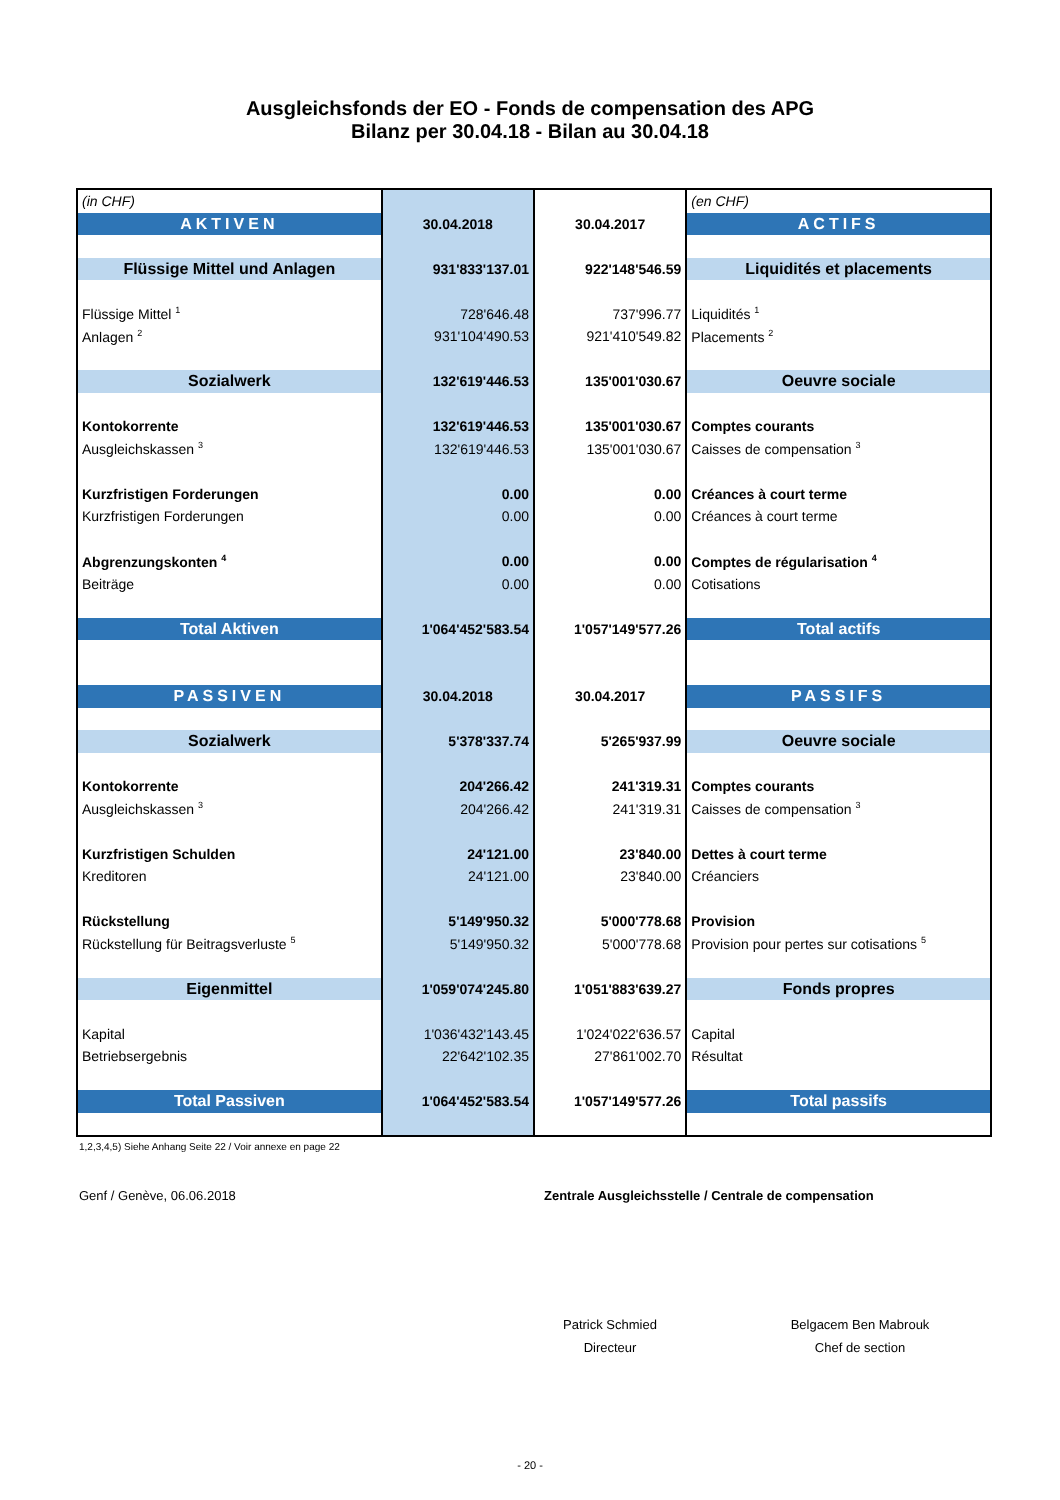Ausgleichsfonds der EO - Fonds de compensation des APG
Bilanz per 30.04.18 - Bilan au 30.04.18
| (in CHF) | | | (en CHF) |
| AKTIVEN | 30.04.2018 | 30.04.2017 | ACTIFS |
| Flüssige Mittel und Anlagen | 931'833'137.01 | 922'148'546.59 | Liquidités et placements |
| Flüssige Mittel <sup>1</sup> | 728'646.48 | 737'996.77 | Liquidités <sup>1</sup> |
| Anlagen <sup>2</sup> | 931'104'490.53 | 921'410'549.82 | Placements <sup>2</sup> |
| Sozialwerk | 132'619'446.53 | 135'001'030.67 | Oeuvre sociale |
| Kontokorrente | 132'619'446.53 | 135'001'030.67 | Comptes courants |
| Ausgleichskassen <sup>3</sup> | 132'619'446.53 | 135'001'030.67 | Caisses de compensation <sup>3</sup> |
| Kurzfristigen Forderungen | 0.00 | 0.00 | Créances à court terme |
| Kurzfristigen Forderungen | 0.00 | 0.00 | Créances à court terme |
| Abgrenzungskonten <sup>4</sup> | 0.00 | 0.00 | Comptes de régularisation <sup>4</sup> |
| Beiträge | 0.00 | 0.00 | Cotisations |
| Total Aktiven | 1'064'452'583.54 | 1'057'149'577.26 | Total actifs |
| PASSIVEN | 30.04.2018 | 30.04.2017 | PASSIFS |
| Sozialwerk | 5'378'337.74 | 5'265'937.99 | Oeuvre sociale |
| Kontokorrente | 204'266.42 | 241'319.31 | Comptes courants |
| Ausgleichskassen <sup>3</sup> | 204'266.42 | 241'319.31 | Caisses de compensation <sup>3</sup> |
| Kurzfristigen Schulden | 24'121.00 | 23'840.00 | Dettes à court terme |
| Kreditoren | 24'121.00 | 23'840.00 | Créanciers |
| Rückstellung | 5'149'950.32 | 5'000'778.68 | Provision |
| Rückstellung für Beitragsverluste <sup>5</sup> | 5'149'950.32 | 5'000'778.68 | Provision pour pertes sur cotisations <sup>5</sup> |
| Eigenmittel | 1'059'074'245.80 | 1'051'883'639.27 | Fonds propres |
| Kapital | 1'036'432'143.45 | 1'024'022'636.57 | Capital |
| Betriebsergebnis | 22'642'102.35 | 27'861'002.70 | Résultat |
| Total Passiven | 1'064'452'583.54 | 1'057'149'577.26 | Total passifs |
1,2,3,4,5) Siehe Anhang Seite 22 / Voir annexe en page 22
Genf / Genève, 06.06.2018 Zentrale Ausgleichsstelle / Centrale de compensation
Patrick Schmied
Directeur
Belgacem Ben Mabrouk
Chef de section
- 20 -